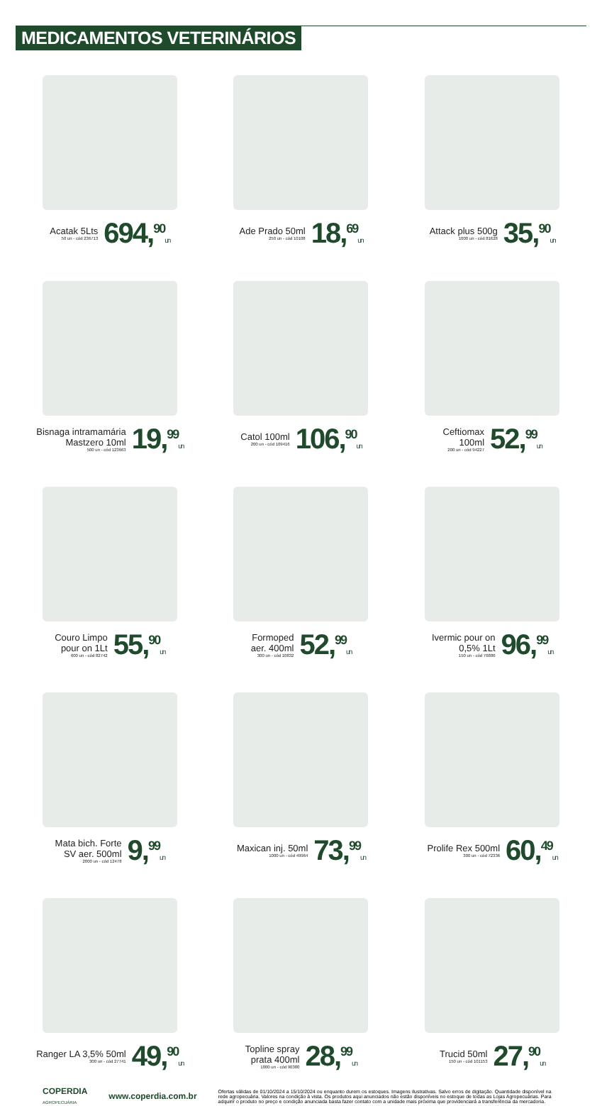MEDICAMENTOS VETERINÁRIOS
Acatak 5Lts
50 un - cód 236713
694,<sup>90</sup>un
Ade Prado 50ml
250 un - cód 10108
18,<sup>69</sup>un
Attack plus 500g
1000 un - cód 81628
35,<sup>90</sup>un
Bisnaga intramamária
Mastzero 10ml
500 un - cód 123663
19,<sup>99</sup>un
Catol 100ml
200 un - cód 109416
106,<sup>90</sup>un
Ceftiomax
100ml
200 un - cód 94227
52,<sup>99</sup>un
Couro Limpo
pour on 1Lt
600 un - cód 82742
55,<sup>90</sup>un
Formoped
aer. 400ml
300 un - cód 10832
52,<sup>99</sup>un
Ivermic pour on
0,5% 1Lt
150 un - cód 76886
96,<sup>99</sup>un
Mata bich. Forte
SV aer. 500ml
2000 un - cód 12478
9,<sup>99</sup>un
Maxican inj. 50ml
1000 un - cód 49964
73,<sup>99</sup>un
Prolife Rex 500ml
300 un - cód 72336
60,<sup>49</sup>un
Ranger LA 3,5% 50ml
300 un - cód 27741
49,<sup>90</sup>un
Topline spray
prata 400ml
1000 un - cód 90380
28,<sup>99</sup>un
Trucid 50ml
150 un - cód 101153
27,<sup>90</sup>un
COPERDIA
AGROPECUÁRIA
www.coperdia.com.br
Ofertas válidas de 01/10/2024 a 15/10/2024 ou enquanto durem os estoques. Imagens ilustrativas. Salvo erros de digitação. Quantidade disponível na rede agropecuária. Valores na condição à vista. Os produtos aqui anunciados não estão disponíveis no estoque de todas as Lojas Agropecuárias. Para adquirir o produto no preço e condição anunciada basta fazer contato com a unidade mais próxima que providenciará a transferência da mercadoria.